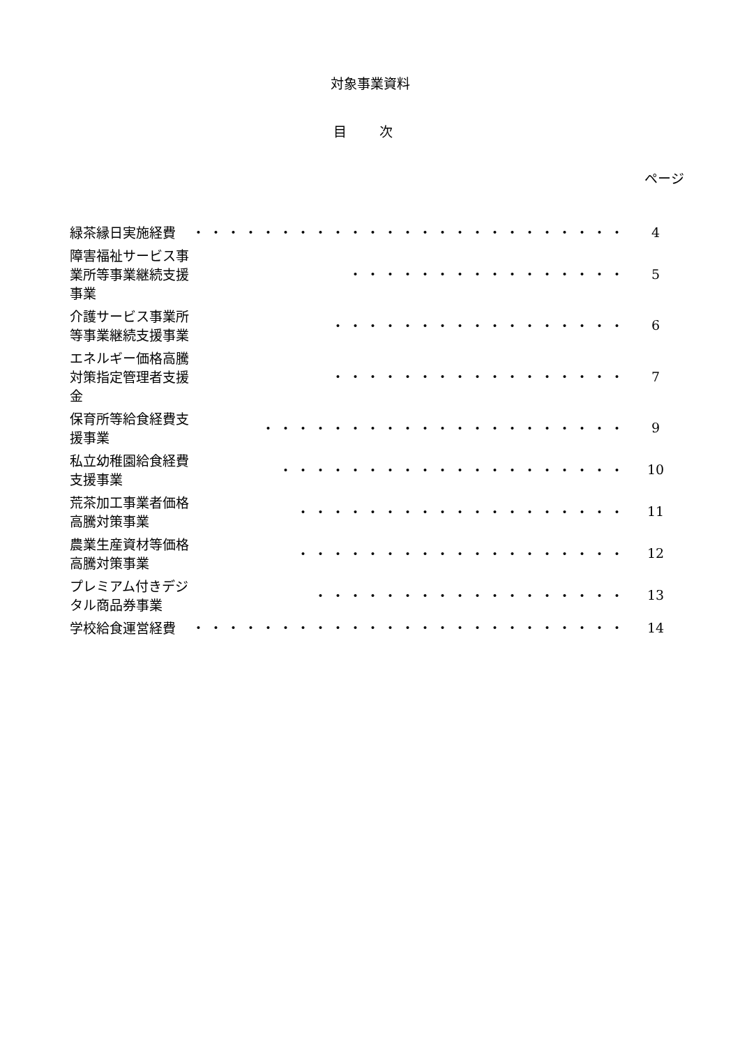対象事業資料
目 次
ページ
| 緑茶縁日実施経費 | ・・・・・・・・・・・・・・・・・・・・・・・・・ | 4 |
| 障害福祉サービス事業所等事業継続支援事業 | ・・・・・・・・・・・・・・・・ | 5 |
| 介護サービス事業所等事業継続支援事業 | ・・・・・・・・・・・・・・・・・ | 6 |
| エネルギー価格高騰対策指定管理者支援金 | ・・・・・・・・・・・・・・・・・ | 7 |
| 保育所等給食経費支援事業 | ・・・・・・・・・・・・・・・・・・・・・ | 9 |
| 私立幼稚園給食経費支援事業 | ・・・・・・・・・・・・・・・・・・・・ | 10 |
| 荒茶加工事業者価格高騰対策事業 | ・・・・・・・・・・・・・・・・・・・ | 11 |
| 農業生産資材等価格高騰対策事業 | ・・・・・・・・・・・・・・・・・・・ | 12 |
| プレミアム付きデジタル商品券事業 | ・・・・・・・・・・・・・・・・・・ | 13 |
| 学校給食運営経費 | ・・・・・・・・・・・・・・・・・・・・・・・・・ | 14 |